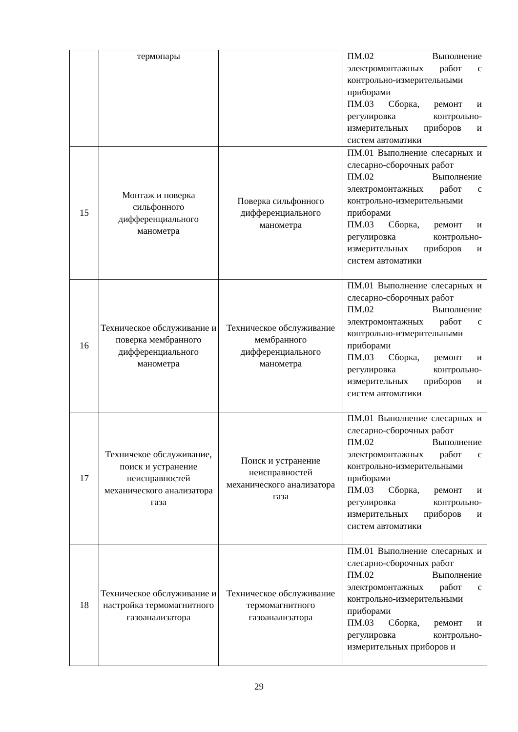| | термопары | | ПМ.02 Выполнение электромонтажных работ с контрольно-измерительными приборами ПМ.03 Сборка, ремонт и регулировка контрольно-измерительных приборов и систем автоматики |
| 15 | Монтаж и поверка сильфонного дифференциального манометра | Поверка сильфонного дифференциального манометра | ПМ.01 Выполнение слесарных и слесарно-сборочных работ ПМ.02 Выполнение электромонтажных работ с контрольно-измерительными приборами ПМ.03 Сборка, ремонт и регулировка контрольно-измерительных приборов и систем автоматики |
| 16 | Техническое обслуживание и поверка мембранного дифференциального манометра | Техническое обслуживание мембранного дифференциального манометра | ПМ.01 Выполнение слесарных и слесарно-сборочных работ ПМ.02 Выполнение электромонтажных работ с контрольно-измерительными приборами ПМ.03 Сборка, ремонт и регулировка контрольно-измерительных приборов и систем автоматики |
| 17 | Техничекое обслуживание, поиск и устранение неисправностей механического анализатора газа | Поиск и устранение неисправностей механического анализатора газа | ПМ.01 Выполнение слесарных и слесарно-сборочных работ ПМ.02 Выполнение электромонтажных работ с контрольно-измерительными приборами ПМ.03 Сборка, ремонт и регулировка контрольно-измерительных приборов и систем автоматики |
| 18 | Техническое обслуживание и настройка термомагнитного газоанализатора | Техническое обслуживание термомагнитного газоанализатора | ПМ.01 Выполнение слесарных и слесарно-сборочных работ ПМ.02 Выполнение электромонтажных работ с контрольно-измерительными приборами ПМ.03 Сборка, ремонт и регулировка контрольно-измерительных приборов и |
29